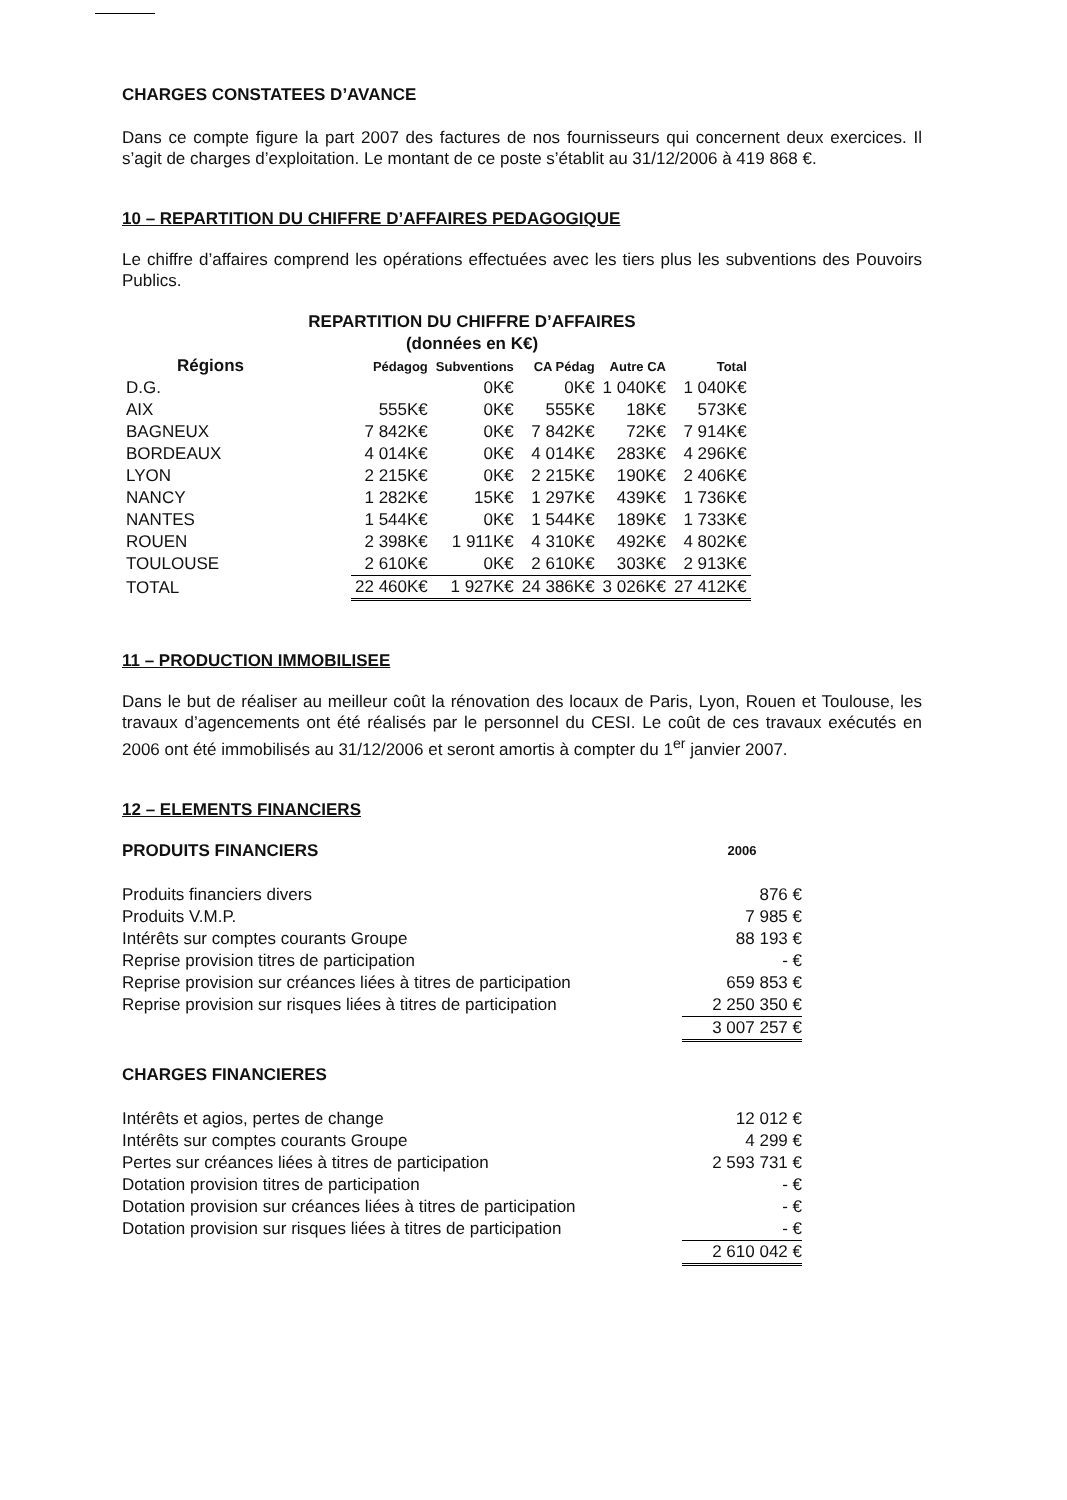CHARGES CONSTATEES D’AVANCE
Dans ce compte figure la part 2007 des factures de nos fournisseurs qui concernent deux exercices. Il s’agit de charges d’exploitation. Le montant de ce poste s’établit au 31/12/2006 à 419 868 €.
10 – REPARTITION DU CHIFFRE D’AFFAIRES PEDAGOGIQUE
Le chiffre d’affaires comprend les opérations effectuées avec les tiers plus les subventions des Pouvoirs Publics.
REPARTITION DU CHIFFRE D’AFFAIRES
(données en K€)
| Régions | Pédagog | Subventions | CA Pédag | Autre CA | Total |
| --- | --- | --- | --- | --- | --- |
| D.G. | | 0K€ | 0K€ | 1 040K€ | 1 040K€ |
| AIX | 555K€ | 0K€ | 555K€ | 18K€ | 573K€ |
| BAGNEUX | 7 842K€ | 0K€ | 7 842K€ | 72K€ | 7 914K€ |
| BORDEAUX | 4 014K€ | 0K€ | 4 014K€ | 283K€ | 4 296K€ |
| LYON | 2 215K€ | 0K€ | 2 215K€ | 190K€ | 2 406K€ |
| NANCY | 1 282K€ | 15K€ | 1 297K€ | 439K€ | 1 736K€ |
| NANTES | 1 544K€ | 0K€ | 1 544K€ | 189K€ | 1 733K€ |
| ROUEN | 2 398K€ | 1 911K€ | 4 310K€ | 492K€ | 4 802K€ |
| TOULOUSE | 2 610K€ | 0K€ | 2 610K€ | 303K€ | 2 913K€ |
| TOTAL | 22 460K€ | 1 927K€ | 24 386K€ | 3 026K€ | 27 412K€ |
11 – PRODUCTION IMMOBILISEE
Dans le but de réaliser au meilleur coût la rénovation des locaux de Paris, Lyon, Rouen et Toulouse, les travaux d’agencements ont été réalisés par le personnel du CESI. Le coût de ces travaux exécutés en 2006 ont été immobilisés au 31/12/2006 et seront amortis à compter du 1<sup>er</sup> janvier 2007.
12 – ELEMENTS FINANCIERS
| PRODUITS FINANCIERS | 2006 |
| Produits financiers divers | 876 € |
| Produits V.M.P. | 7 985 € |
| Intérêts sur comptes courants Groupe | 88 193 € |
| Reprise provision titres de participation | - € |
| Reprise provision sur créances liées à titres de participation | 659 853 € |
| Reprise provision sur risques liées à titres de participation | 2 250 350 € |
| | 3 007 257 € |
| CHARGES FINANCIERES | |
| Intérêts et agios, pertes de change | 12 012 € |
| Intérêts sur comptes courants Groupe | 4 299 € |
| Pertes sur créances liées à titres de participation | 2 593 731 € |
| Dotation provision titres de participation | - € |
| Dotation provision sur créances liées à titres de participation | - € |
| Dotation provision sur risques liées à titres de participation | - € |
| | 2 610 042 € |